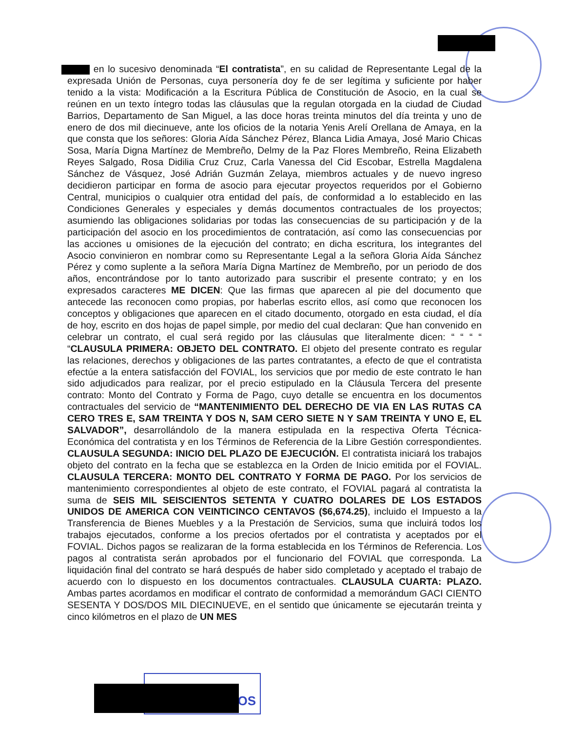en lo sucesivo denominada “El contratista”, en su calidad de Representante Legal de la expresada Unión de Personas, cuya personería doy fe de ser legítima y suficiente por haber tenido a la vista: Modificación a la Escritura Pública de Constitución de Asocio, en la cual se reúnen en un texto íntegro todas las cláusulas que la regulan otorgada en la ciudad de Ciudad Barrios, Departamento de San Miguel, a las doce horas treinta minutos del día treinta y uno de enero de dos mil diecinueve, ante los oficios de la notaria Yenis Arelí Orellana de Amaya, en la que consta que los señores: Gloria Aída Sánchez Pérez, Blanca Lidia Amaya, José Mario Chicas Sosa, María Digna Martínez de Membreño, Delmy de la Paz Flores Membreño, Reina Elizabeth Reyes Salgado, Rosa Didilia Cruz Cruz, Carla Vanessa del Cid Escobar, Estrella Magdalena Sánchez de Vásquez, José Adrián Guzmán Zelaya, miembros actuales y de nuevo ingreso decidieron participar en forma de asocio para ejecutar proyectos requeridos por el Gobierno Central, municipios o cualquier otra entidad del país, de conformidad a lo establecido en las Condiciones Generales y especiales y demás documentos contractuales de los proyectos; asumiendo las obligaciones solidarias por todas las consecuencias de su participación y de la participación del asocio en los procedimientos de contratación, así como las consecuencias por las acciones u omisiones de la ejecución del contrato; en dicha escritura, los integrantes del Asocio convinieron en nombrar como su Representante Legal a la señora Gloria Aída Sánchez Pérez y como suplente a la señora María Digna Martínez de Membreño, por un periodo de dos años, encontrándose por lo tanto autorizado para suscribir el presente contrato; y en los expresados caracteres ME DICEN: Que las firmas que aparecen al pie del documento que antecede las reconocen como propias, por haberlas escrito ellos, así como que reconocen los conceptos y obligaciones que aparecen en el citado documento, otorgado en esta ciudad, el día de hoy, escrito en dos hojas de papel simple, por medio del cual declaran: Que han convenido en celebrar un contrato, el cual será regido por las cláusulas que literalmente dicen: “ “ “ “ “CLAUSULA PRIMERA: OBJETO DEL CONTRATO. El objeto del presente contrato es regular las relaciones, derechos y obligaciones de las partes contratantes, a efecto de que el contratista efectúe a la entera satisfacción del FOVIAL, los servicios que por medio de este contrato le han sido adjudicados para realizar, por el precio estipulado en la Cláusula Tercera del presente contrato: Monto del Contrato y Forma de Pago, cuyo detalle se encuentra en los documentos contractuales del servicio de “MANTENIMIENTO DEL DERECHO DE VIA EN LAS RUTAS CA CERO TRES E, SAM TREINTA Y DOS N, SAM CERO SIETE N Y SAM TREINTA Y UNO E, EL SALVADOR”, desarrollándolo de la manera estipulada en la respectiva Oferta Técnica- Económica del contratista y en los Términos de Referencia de la Libre Gestión correspondientes. CLAUSULA SEGUNDA: INICIO DEL PLAZO DE EJECUCIÓN. El contratista iniciará los trabajos objeto del contrato en la fecha que se establezca en la Orden de Inicio emitida por el FOVIAL. CLAUSULA TERCERA: MONTO DEL CONTRATO Y FORMA DE PAGO. Por los servicios de mantenimiento correspondientes al objeto de este contrato, el FOVIAL pagará al contratista la suma de SEIS MIL SEISCIENTOS SETENTA Y CUATRO DOLARES DE LOS ESTADOS UNIDOS DE AMERICA CON VEINTICINCO CENTAVOS ($6,674.25), incluido el Impuesto a la Transferencia de Bienes Muebles y a la Prestación de Servicios, suma que incluirá todos los trabajos ejecutados, conforme a los precios ofertados por el contratista y aceptados por el FOVIAL. Dichos pagos se realizaran de la forma establecida en los Términos de Referencia. Los pagos al contratista serán aprobados por el funcionario del FOVIAL que corresponda. La liquidación final del contrato se hará después de haber sido completado y aceptado el trabajo de acuerdo con lo dispuesto en los documentos contractuales. CLAUSULA CUARTA: PLAZO. Ambas partes acordamos en modificar el contrato de conformidad a memorándum GACI CIENTO SESENTA Y DOS/DOS MIL DIECINUEVE, en el sentido que únicamente se ejecutarán treinta y cinco kilómetros en el plazo de UN MES
IOS